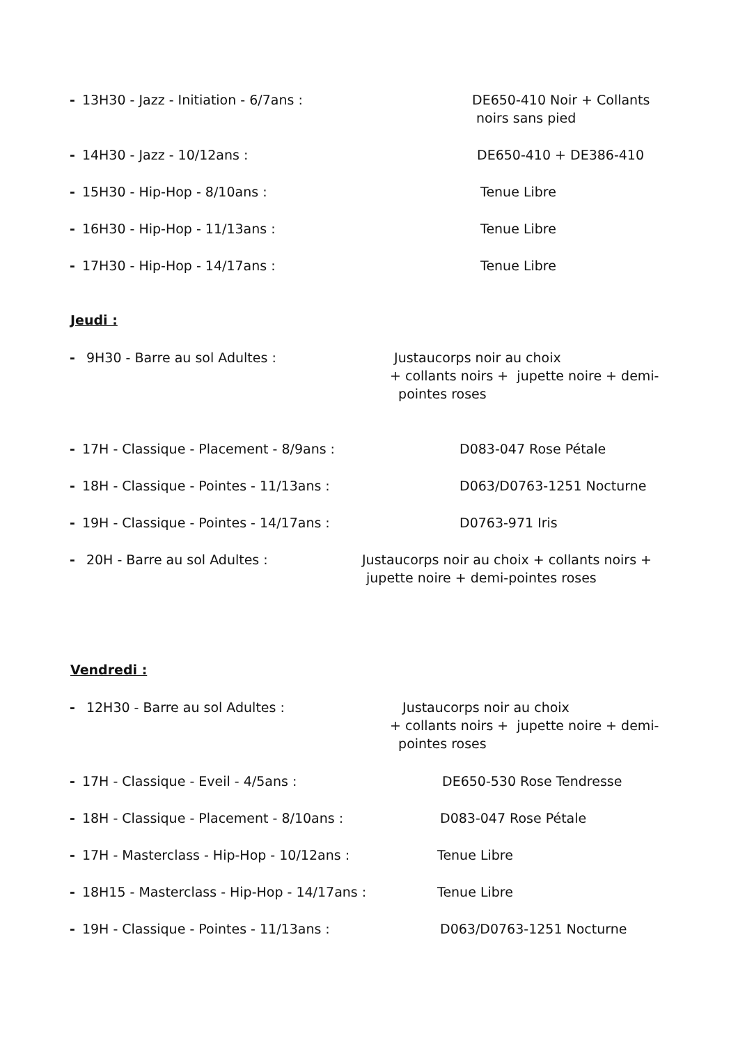- 13H30 - Jazz - Initiation - 6/7ans :
DE650-410 Noir + Collants
noirs sans pied
- 14H30 - Jazz - 10/12ans :
DE650-410 + DE386-410
- 15H30 - Hip-Hop - 8/10ans :
Tenue Libre
- 16H30 - Hip-Hop - 11/13ans :
Tenue Libre
- 17H30 - Hip-Hop - 14/17ans :
Tenue Libre
Jeudi :
- 9H30 - Barre au sol Adultes :
Justaucorps noir au choix
+ collants noirs + jupette noire + demi-
pointes roses
- 17H - Classique - Placement - 8/9ans :
D083-047 Rose Pétale
- 18H - Classique - Pointes - 11/13ans :
D063/D0763-1251 Nocturne
- 19H - Classique - Pointes - 14/17ans :
D0763-971 Iris
- 20H - Barre au sol Adultes :
Justaucorps noir au choix + collants noirs +
jupette noire + demi-pointes roses
Vendredi :
- 12H30 - Barre au sol Adultes :
Justaucorps noir au choix
+ collants noirs + jupette noire + demi-
pointes roses
- 17H - Classique - Eveil - 4/5ans :
DE650-530 Rose Tendresse
- 18H - Classique - Placement - 8/10ans :
D083-047 Rose Pétale
- 17H - Masterclass - Hip-Hop - 10/12ans :
Tenue Libre
- 18H15 - Masterclass - Hip-Hop - 14/17ans :
Tenue Libre
- 19H - Classique - Pointes - 11/13ans :
D063/D0763-1251 Nocturne